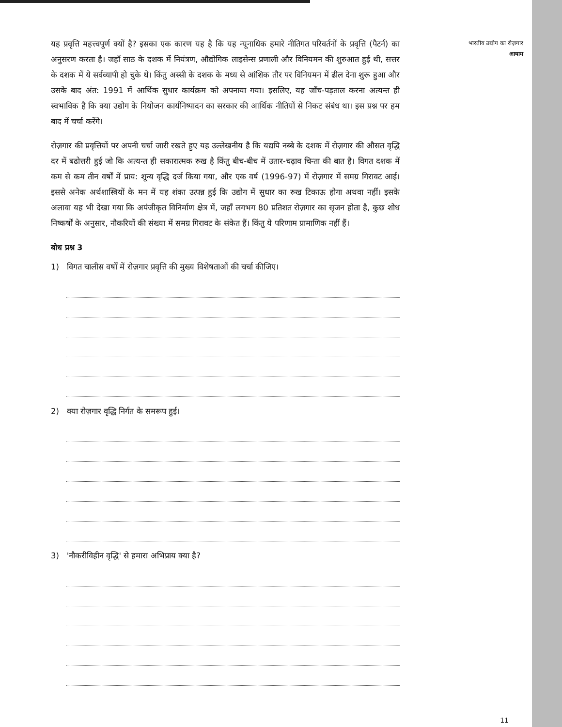यह प्रवृत्ति महत्त्वपूर्ण क्यों है? इसका एक कारण यह है कि यह न्यूनाधिक हमारे नीतिगत परिवर्तनों के प्रवृत्ति (पैटर्न) का अनुसरण करता है। जहाँ साठ के दशक में नियंत्रण, औद्योगिक लाइसेन्स प्रणाली और विनियमन की शुरुआत हुई थी, सत्तर के दशक में ये सर्वव्यापी हो चुके थे। किंतु अस्सी के दशक के मध्य से आंशिक तौर पर विनियमन में ढील देना शुरू हुआ और उसके बाद अंत: 1991 में आर्थिक सुधार कार्यक्रम को अपनाया गया। इसलिए, यह जाँच-पड़ताल करना अत्यन्त ही स्वभाविक है कि क्या उद्योग के नियोजन कार्यनिष्पादन का सरकार की आर्थिक नीतियों से निकट संबंध था। इस प्रश्न पर हम बाद में चर्चा करेंगे।
रोज़गार की प्रवृत्तियों पर अपनी चर्चा जारी रखते हुए यह उल्लेखनीय है कि यद्यपि नब्बे के दशक में रोज़गार की औसत वृद्धि दर में बढोत्तरी हुई जो कि अत्यन्त ही सकारात्मक रुख है किंतु बीच-बीच में उतार-चढ़ाव चिन्ता की बात है। विगत दशक में कम से कम तीन वर्षों में प्राय: शून्य वृद्धि दर्ज किया गया, और एक वर्ष (1996-97) में रोज़गार में समग्र गिरावट आई। इससे अनेक अर्थशास्त्रियों के मन में यह शंका उत्पन्न हुई कि उद्योग में सुधार का रुख टिकाऊ होगा अथवा नहीं। इसके अलावा यह भी देखा गया कि अपंजीकृत विनिर्माण क्षेत्र में, जहाँ लगभग 80 प्रतिशत रोज़गार का सृजन होता है, कुछ शोध निष्कर्षों के अनुसार, नौकरियों की संख्या में समग्र गिरावट के संकेत हैं। किंतु ये परिणाम प्रामाणिक नहीं हैं।
बोध प्रश्न 3
1) विगत चालीस वर्षों में रोज़गार प्रवृत्ति की मुख्य विशेषताओं की चर्चा कीजिए।
2) क्या रोज़गार वृद्धि निर्गत के समरूप हुई।
3) 'नौकरीविहीन वृद्धि' से हमारा अभिप्राय क्या है?
भारतीय उद्योग का रोज़गार
आयाम
11